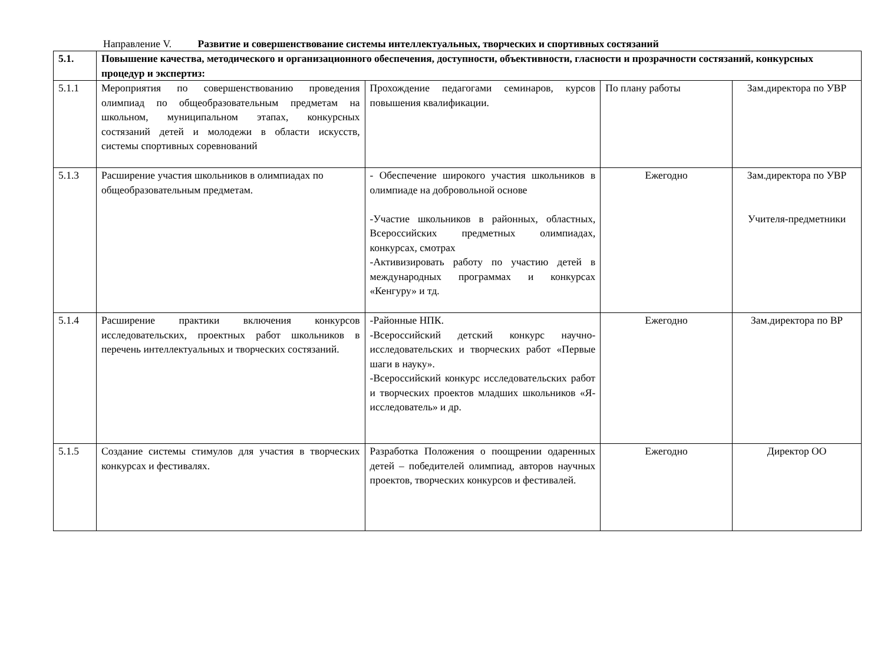Направление V. Развитие и совершенствование системы интеллектуальных, творческих и спортивных состязаний
| 5.1. | Повышение качества, методического и организационного обеспечения, доступности, объективности, гласности и прозрачности состязаний, конкурсных процедур и экспертиз: | | | |
| 5.1.1 | Мероприятия по совершенствованию проведения олимпиад по общеобразовательным предметам на школьном, муниципальном этапах, конкурсных состязаний детей и молодежи в области искусств, системы спортивных соревнований | Прохождение педагогами семинаров, курсов повышения квалификации. | По плану работы | Зам.директора по УВР |
| 5.1.3 | Расширение участия школьников в олимпиадах по общеобразовательным предметам. | - Обеспечение широкого участия школьников в олимпиаде на добровольной основе -Участие школьников в районных, областных, Всероссийских предметных олимпиадах, конкурсах, смотрах -Активизировать работу по участию детей в международных программах и конкурсах «Кенгуру» и тд. | Ежегодно | Зам.директора по УВР Учителя-предметники |
| 5.1.4 | Расширение практики включения конкурсов исследовательских, проектных работ школьников в перечень интеллектуальных и творческих состязаний. | -Районные НПК. -Всероссийский детский конкурс научно-исследовательских и творческих работ «Первые шаги в науку». -Всероссийский конкурс исследовательских работ и творческих проектов младших школьников «Я-исследователь» и др. | Ежегодно | Зам.директора по ВР |
| 5.1.5 | Создание системы стимулов для участия в творческих конкурсах и фестивалях. | Разработка Положения о поощрении одаренных детей – победителей олимпиад, авторов научных проектов, творческих конкурсов и фестивалей. | Ежегодно | Директор ОО |